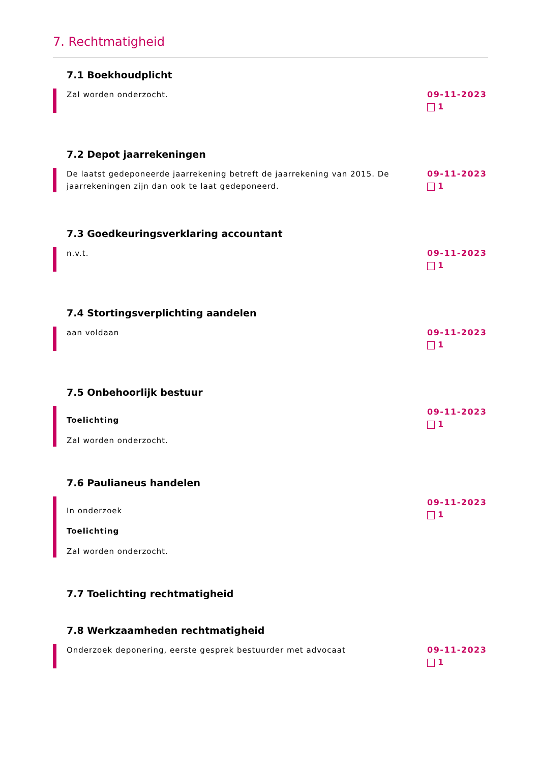7. Rechtmatigheid
7.1 Boekhoudplicht
Zal worden onderzocht. 09-11-2023
1
7.2 Depot jaarrekeningen
De laatst gedeponeerde jaarrekening betreft de jaarrekening van 2015. De jaarrekeningen zijn dan ook te laat gedeponeerd.
09-11-2023
1
7.3 Goedkeuringsverklaring accountant
n.v.t. 09-11-2023
1
7.4 Stortingsverplichting aandelen
aan voldaan 09-11-2023
1
7.5 Onbehoorlijk bestuur
Toelichting
Zal worden onderzocht.
09-11-2023
1
7.6 Paulianeus handelen
In onderzoek
Toelichting
Zal worden onderzocht.
09-11-2023
1
7.7 Toelichting rechtmatigheid
7.8 Werkzaamheden rechtmatigheid
Onderzoek deponering, eerste gesprek bestuurder met advocaat
09-11-2023
1